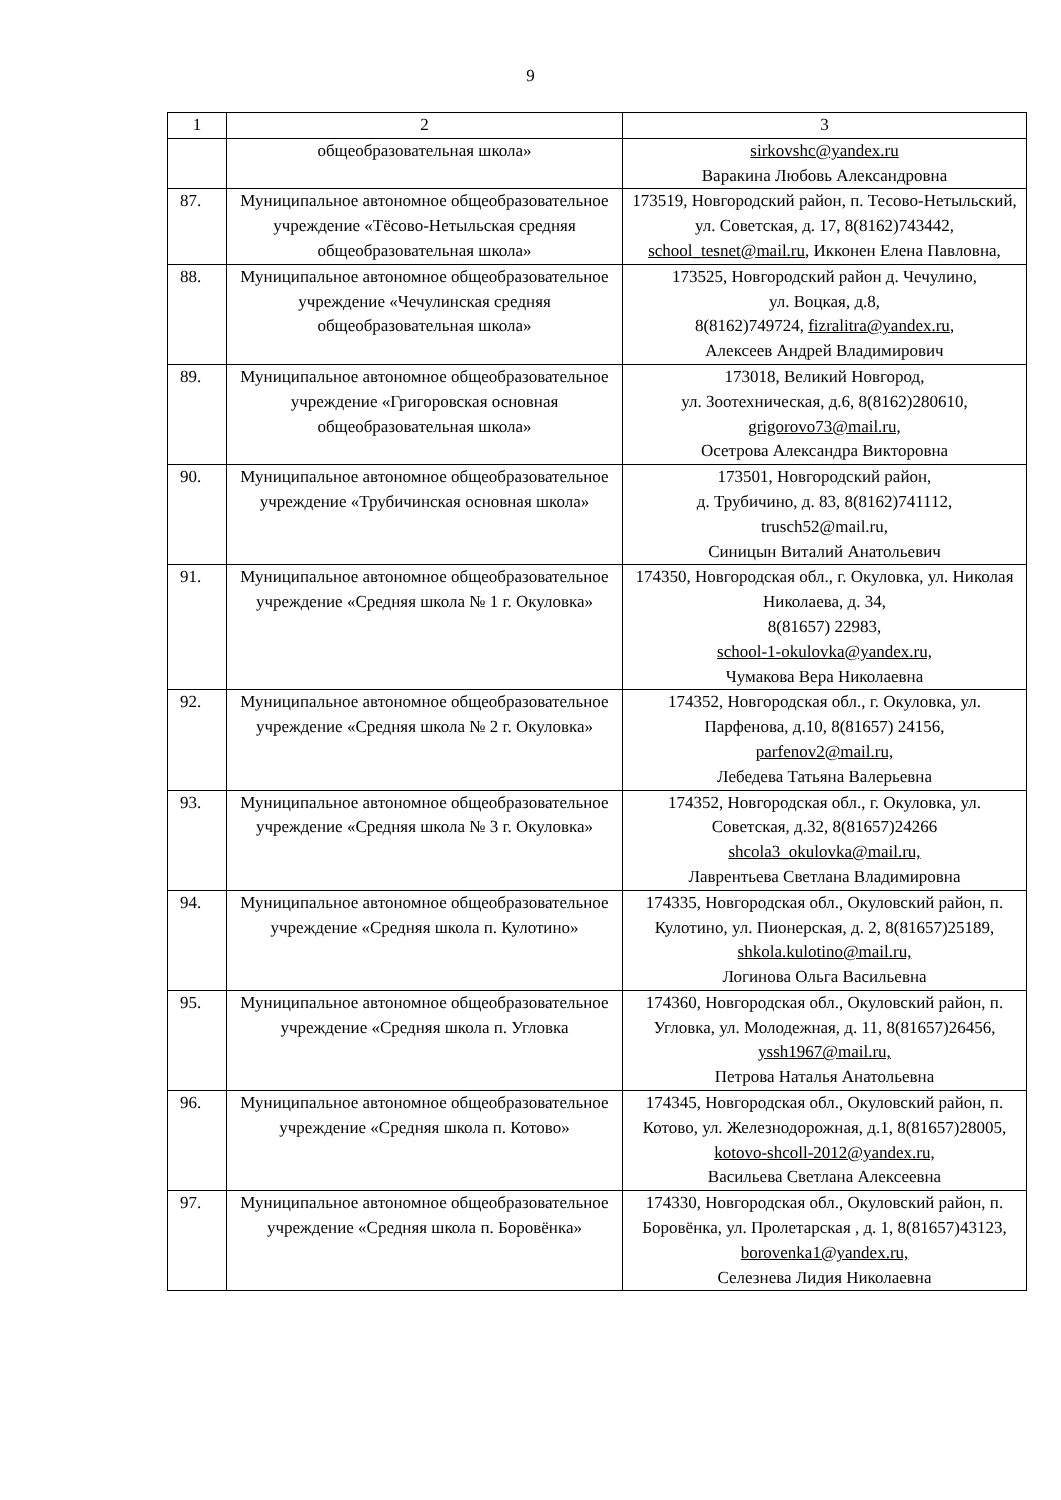9
| 1 | 2 | 3 |
| --- | --- | --- |
| | общеобразовательная школа» | sirkovshc@yandex.ru Варакина Любовь Александровна |
| 87. | Муниципальное автономное общеобразовательное учреждение «Тёсово-Нетыльская средняя общеобразовательная школа» | 173519, Новгородский район, п. Тесово-Нетыльский, ул. Советская, д. 17, 8(8162)743442, school_tesnet@mail.ru , Икконен Елена Павловна, |
| 88. | Муниципальное автономное общеобразовательное учреждение «Чечулинская средняя общеобразовательная школа» | 173525, Новгородский район д. Чечулино, ул. Воцкая, д.8, 8(8162)749724, fizralitra@yandex.ru , Алексеев Андрей Владимирович |
| 89. | Муниципальное автономное общеобразовательное учреждение «Григоровская основная общеобразовательная школа» | 173018, Великий Новгород, ул. Зоотехническая, д.6, 8(8162)280610, grigorovo73@mail.ru, Осетрова Александра Викторовна |
| 90. | Муниципальное автономное общеобразовательное учреждение «Трубичинская основная школа» | 173501, Новгородский район, д. Трубичино, д. 83, 8(8162)741112, trusch52@mail.ru, Синицын Виталий Анатольевич |
| 91. | Муниципальное автономное общеобразовательное учреждение «Средняя школа № 1 г. Окуловка» | 174350, Новгородская обл., г. Окуловка, ул. Николая Николаева, д. 34, 8(81657) 22983, school-1-okulovka@yandex.ru, Чумакова Вера Николаевна |
| 92. | Муниципальное автономное общеобразовательное учреждение «Средняя школа № 2 г. Окуловка» | 174352, Новгородская обл., г. Окуловка, ул. Парфенова, д.10, 8(81657) 24156, parfenov2@mail.ru, Лебедева Татьяна Валерьевна |
| 93. | Муниципальное автономное общеобразовательное учреждение «Средняя школа № 3 г. Окуловка» | 174352, Новгородская обл., г. Окуловка, ул. Советская, д.32, 8(81657)24266 shcola3_okulovka@mail.ru, Лаврентьева Светлана Владимировна |
| 94. | Муниципальное автономное общеобразовательное учреждение «Средняя школа п. Кулотино» | 174335, Новгородская обл., Окуловский район, п. Кулотино, ул. Пионерская, д. 2, 8(81657)25189, shkola.kulotino@mail.ru, Логинова Ольга Васильевна |
| 95. | Муниципальное автономное общеобразовательное учреждение «Средняя школа п. Угловка | 174360, Новгородская обл., Окуловский район, п. Угловка, ул. Молодежная, д. 11, 8(81657)26456, yssh1967@mail.ru, Петрова Наталья Анатольевна |
| 96. | Муниципальное автономное общеобразовательное учреждение «Средняя школа п. Котово» | 174345, Новгородская обл., Окуловский район, п. Котово, ул. Железнодорожная, д.1, 8(81657)28005, kotovo-shcoll-2012@yandex.ru, Васильева Светлана Алексеевна |
| 97. | Муниципальное автономное общеобразовательное учреждение «Средняя школа п. Боровёнка» | 174330, Новгородская обл., Окуловский район, п. Боровёнка, ул. Пролетарская , д. 1, 8(81657)43123, borovenka1@yandex.ru, Селезнева Лидия Николаевна |